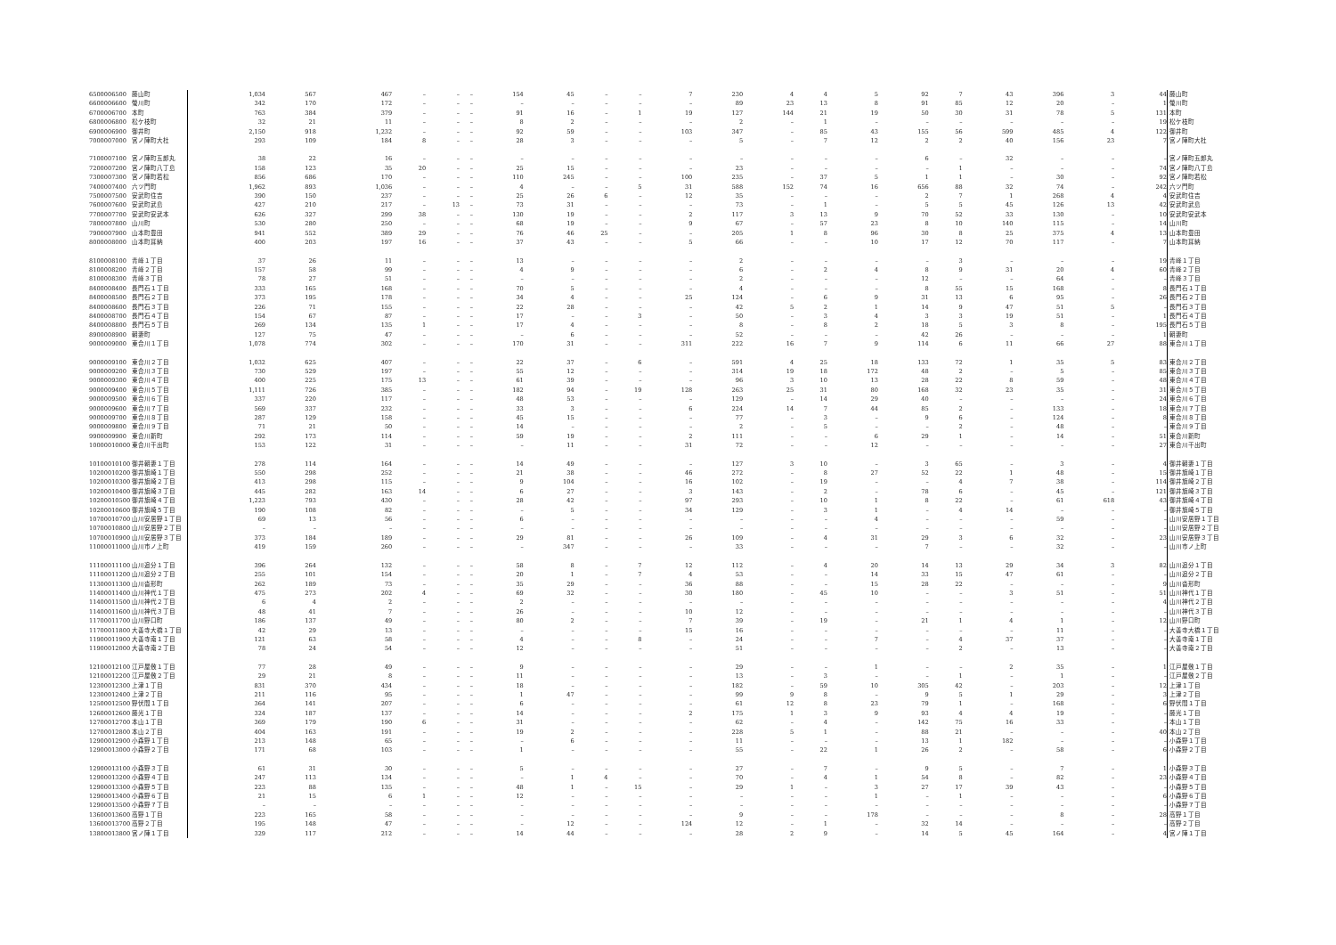| 6500006500 | 藤山町 | 1,034 | 567 | 467 | – | – | – | 154 | 45 | – | – | 7 | 230 | 4 | 4 | 5 | 92 | 7 | 43 | 396 | 3 | 44 | 藤山町 |
| 6600006600 | 螢川町 | 342 | 170 | 172 | – | – | – | – | – | – | – | – | 89 | 23 | 13 | 8 | 91 | 85 | 12 | 20 | – | 1 | 螢川町 |
| 6700006700 | 本町 | 763 | 384 | 379 | – | – | – | 91 | 16 | – | 1 | 19 | 127 | 144 | 21 | 19 | 50 | 30 | 31 | 78 | 5 | 131 | 本町 |
| 6800006800 | 松ケ枝町 | 32 | 21 | 11 | – | – | – | 8 | 2 | – | – | – | 2 | – | 1 | – | – | – | – | – | – | 19 | 松ケ枝町 |
| 6900006900 | 御井町 | 2,150 | 918 | 1,232 | – | – | – | 92 | 59 | – | – | 103 | 347 | – | 85 | 43 | 155 | 56 | 599 | 485 | 4 | 122 | 御井町 |
| 7000007000 | 宮ノ陣町大杜 | 293 | 109 | 184 | 8 | – | – | 28 | 3 | – | – | – | 5 | – | 7 | 12 | 2 | 2 | 40 | 156 | 23 | 7 | 宮ノ陣町大杜 |
| 7100007100 | 宮ノ陣町五郎丸 | 38 | 22 | 16 | – | – | – | – | – | – | – | – | – | – | – | – | 6 | – | 32 | – | – | – | 宮ノ陣町五郎丸 |
| 7200007200 | 宮ノ陣町八丁島 | 158 | 123 | 35 | 20 | – | – | 25 | 15 | – | – | – | 23 | – | – | – | – | 1 | – | – | – | 74 | 宮ノ陣町八丁島 |
| 7300007300 | 宮ノ陣町若松 | 856 | 686 | 170 | – | – | – | 110 | 245 | – | – | 100 | 235 | – | 37 | 5 | 1 | 1 | – | 30 | – | 92 | 宮ノ陣町若松 |
| 7400007400 | 六ツ門町 | 1,962 | 893 | 1,036 | – | – | – | 4 | – | – | 5 | 31 | 588 | 152 | 74 | 16 | 656 | 88 | 32 | 74 | – | 242 | 六ツ門町 |
| 7500007500 | 安武町住吉 | 390 | 150 | 237 | – | – | – | 25 | 26 | 6 | – | 12 | 35 | – | – | – | 2 | 7 | 1 | 268 | 4 | 4 | 安武町住吉 |
| 7600007600 | 安武町武島 | 427 | 210 | 217 | – | 13 | – | 73 | 31 | – | – | – | 73 | – | 1 | – | 5 | 5 | 45 | 126 | 13 | 42 | 安武町武島 |
| 7700007700 | 安武町安武本 | 626 | 327 | 299 | 38 | – | – | 130 | 19 | – | – | 2 | 117 | 3 | 13 | 9 | 70 | 52 | 33 | 130 | – | 10 | 安武町安武本 |
| 7800007800 | 山川町 | 530 | 280 | 250 | – | – | – | 68 | 19 | – | – | 9 | 67 | – | 57 | 23 | 8 | 10 | 140 | 115 | – | 14 | 山川町 |
| 7900007900 | 山本町豊田 | 941 | 552 | 389 | 29 | – | – | 76 | 46 | 25 | – | – | 205 | 1 | 8 | 96 | 30 | 8 | 25 | 375 | 4 | 13 | 山本町豊田 |
| 8000008000 | 山本町耳納 | 400 | 203 | 197 | 16 | – | – | 37 | 43 | – | – | 5 | 66 | – | – | 10 | 17 | 12 | 70 | 117 | – | 7 | 山本町耳納 |
| 8100008100 | 青峰１丁目 | 37 | 26 | 11 | – | – | – | 13 | – | – | – | – | 2 | – | – | – | – | 3 | – | – | – | 19 | 青峰１丁目 |
| 8100008200 | 青峰２丁目 | 157 | 58 | 99 | – | – | – | 4 | 9 | – | – | – | 6 | – | 2 | 4 | 8 | 9 | 31 | 20 | 4 | 60 | 青峰２丁目 |
| 8100008300 | 青峰３丁目 | 78 | 27 | 51 | – | – | – | – | – | – | – | – | 2 | – | – | – | 12 | – | – | 64 | – | – | 青峰３丁目 |
| 8400008400 | 長門石１丁目 | 333 | 165 | 168 | – | – | – | 70 | 5 | – | – | – | 4 | – | – | – | 8 | 55 | 15 | 168 | – | 8 | 長門石１丁目 |
| 8400008500 | 長門石２丁目 | 373 | 195 | 178 | – | – | – | 34 | 4 | – | – | 25 | 124 | – | 6 | 9 | 31 | 13 | 6 | 95 | – | 26 | 長門石２丁目 |
| 8400008600 | 長門石３丁目 | 226 | 71 | 155 | – | – | – | 22 | 28 | – | – | – | 42 | 5 | 2 | 1 | 14 | 9 | 47 | 51 | 5 | – | 長門石３丁目 |
| 8400008700 | 長門石４丁目 | 154 | 67 | 87 | – | – | – | 17 | – | – | 3 | – | 50 | – | 3 | 4 | 3 | 3 | 19 | 51 | – | 1 | 長門石４丁目 |
| 8400008800 | 長門石５丁目 | 269 | 134 | 135 | 1 | – | – | 17 | 4 | – | – | – | 8 | – | 8 | 2 | 18 | 5 | 3 | 8 | – | 195 | 長門石５丁目 |
| 8900008900 | 朝妻町 | 127 | 75 | 47 | – | – | – | – | 6 | – | – | – | 52 | – | – | – | 42 | 26 | – | – | – | 1 | 朝妻町 |
| 9000009000 | 東合川１丁目 | 1,078 | 774 | 302 | – | – | – | 170 | 31 | – | – | 311 | 222 | 16 | 7 | 9 | 114 | 6 | 11 | 66 | 27 | 88 | 東合川１丁目 |
| 9000009100 | 東合川２丁目 | 1,032 | 625 | 407 | – | – | – | 22 | 37 | – | 6 | – | 591 | 4 | 25 | 18 | 133 | 72 | 1 | 35 | 5 | 83 | 東合川２丁目 |
| 9000009200 | 東合川３丁目 | 730 | 529 | 197 | – | – | – | 55 | 12 | – | – | – | 314 | 19 | 18 | 172 | 48 | 2 | – | 5 | – | 85 | 東合川３丁目 |
| 9000009300 | 東合川４丁目 | 400 | 225 | 175 | 13 | – | – | 61 | 39 | – | – | – | 96 | 3 | 10 | 13 | 28 | 22 | 8 | 59 | – | 48 | 東合川４丁目 |
| 9000009400 | 東合川５丁目 | 1,111 | 726 | 385 | – | – | – | 182 | 94 | – | 19 | 128 | 263 | 25 | 31 | 80 | 168 | 32 | 23 | 35 | – | 31 | 東合川５丁目 |
| 9000009500 | 東合川６丁目 | 337 | 220 | 117 | – | – | – | 48 | 53 | – | – | – | 129 | – | 14 | 29 | 40 | – | – | – | – | 24 | 東合川６丁目 |
| 9000009600 | 東合川７丁目 | 569 | 337 | 232 | – | – | – | 33 | 3 | – | – | 6 | 224 | 14 | 7 | 44 | 85 | 2 | – | 133 | – | 18 | 東合川７丁目 |
| 9000009700 | 東合川８丁目 | 287 | 129 | 158 | – | – | – | 45 | 15 | – | – | – | 77 | – | 3 | – | 9 | 6 | – | 124 | – | 8 | 東合川８丁目 |
| 9000009800 | 東合川９丁目 | 71 | 21 | 50 | – | – | – | 14 | – | – | – | – | 2 | – | 5 | – | – | 2 | – | 48 | – | – | 東合川９丁目 |
| 9900009900 | 東合川新町 | 292 | 173 | 114 | – | – | – | 59 | 19 | – | – | 2 | 111 | – | – | 6 | 29 | 1 | – | 14 | – | 51 | 東合川新町 |
| 10000010000 | 東合川干出町 | 153 | 122 | 31 | – | – | – | – | 11 | – | – | 31 | 72 | – | – | 12 | – | – | – | – | – | 27 | 東合川干出町 |
| 10100010100 | 御井朝妻１丁目 | 278 | 114 | 164 | – | – | – | 14 | 49 | – | – | – | 127 | 3 | 10 | – | 3 | 65 | – | 3 | – | 4 | 御井朝妻１丁目 |
| 10200010200 | 御井旗崎１丁目 | 550 | 298 | 252 | – | – | – | 21 | 38 | – | – | 46 | 272 | – | 8 | 27 | 52 | 22 | 1 | 48 | – | 15 | 御井旗崎１丁目 |
| 10200010300 | 御井旗崎２丁目 | 413 | 298 | 115 | – | – | – | 9 | 104 | – | – | 16 | 102 | – | 19 | – | – | 4 | 7 | 38 | – | 114 | 御井旗崎２丁目 |
| 10200010400 | 御井旗崎３丁目 | 445 | 282 | 163 | 14 | – | – | 6 | 27 | – | – | 3 | 143 | – | 2 | – | 78 | 6 | – | 45 | – | 121 | 御井旗崎３丁目 |
| 10200010500 | 御井旗崎４丁目 | 1,223 | 793 | 430 | – | – | – | 28 | 42 | – | – | 97 | 293 | – | 10 | 1 | 8 | 22 | – | 61 | 618 | 43 | 御井旗崎４丁目 |
| 10200010600 | 御井旗崎５丁目 | 190 | 108 | 82 | – | – | – | – | 5 | – | – | 34 | 129 | – | 3 | 1 | – | 4 | 14 | – | – | – | 御井旗崎５丁目 |
| 10700010700 | 山川安居野１丁目 | 69 | 13 | 56 | – | – | – | 6 | – | – | – | – | – | – | – | 4 | – | – | – | 59 | – | – | 山川安居野１丁目 |
| 10700010800 | 山川安居野２丁目 | – | – | – | – | – | – | – | – | – | – | – | – | – | – | – | – | – | – | – | – | – | 山川安居野２丁目 |
| 10700010900 | 山川安居野３丁目 | 373 | 184 | 189 | – | – | – | 29 | 81 | – | – | 26 | 109 | – | 4 | 31 | 29 | 3 | 6 | 32 | – | 23 | 山川安居野３丁目 |
| 11000011000 | 山川市ノ上町 | 419 | 159 | 260 | – | – | – | – | 347 | – | – | – | 33 | – | – | – | 7 | – | – | 32 | – | – | 山川市ノ上町 |
| 11100011100 | 山川追分１丁目 | 396 | 264 | 132 | – | – | – | 58 | 8 | – | 7 | 12 | 112 | – | 4 | 20 | 14 | 13 | 29 | 34 | 3 | 82 | 山川追分１丁目 |
| 11100011200 | 山川追分２丁目 | 255 | 101 | 154 | – | – | – | 20 | 1 | – | 7 | 4 | 53 | – | – | 14 | 33 | 15 | 47 | 61 | – | – | 山川追分２丁目 |
| 11300011300 | 山川沓形町 | 262 | 189 | 73 | – | – | – | 35 | 29 | – | – | 36 | 88 | – | – | 15 | 28 | 22 | – | – | – | 9 | 山川沓形町 |
| 11400011400 | 山川神代１丁目 | 475 | 273 | 202 | 4 | – | – | 69 | 32 | – | – | 30 | 180 | – | 45 | 10 | – | – | 3 | 51 | – | 51 | 山川神代１丁目 |
| 11400011500 | 山川神代２丁目 | 6 | 4 | 2 | – | – | – | 2 | – | – | – | – | – | – | – | – | – | – | – | – | – | 4 | 山川神代２丁目 |
| 11400011600 | 山川神代３丁目 | 48 | 41 | 7 | – | – | – | 26 | – | – | – | 10 | 12 | – | – | – | – | – | – | – | – | – | 山川神代３丁目 |
| 11700011700 | 山川野口町 | 186 | 137 | 49 | – | – | – | 80 | 2 | – | – | 7 | 39 | – | 19 | – | 21 | 1 | 4 | 1 | – | 12 | 山川野口町 |
| 11700011800 | 大善寺大橋１丁目 | 42 | 29 | 13 | – | – | – | – | – | – | – | 15 | 16 | – | – | – | – | – | – | 11 | – | – | 大善寺大橋１丁目 |
| 11900011900 | 大善寺南１丁目 | 121 | 63 | 58 | – | – | – | 4 | – | – | 8 | – | 24 | – | – | 7 | – | 4 | 37 | 37 | – | – | 大善寺南１丁目 |
| 11900012000 | 大善寺南２丁目 | 78 | 24 | 54 | – | – | – | 12 | – | – | – | – | 51 | – | – | – | – | 2 | – | 13 | – | – | 大善寺南２丁目 |
| 12100012100 | 江戸屋敷１丁目 | 77 | 28 | 49 | – | – | – | 9 | – | – | – | – | 29 | – | – | 1 | – | – | 2 | 35 | – | 1 | 江戸屋敷１丁目 |
| 12100012200 | 江戸屋敷２丁目 | 29 | 21 | 8 | – | – | – | 11 | – | – | – | – | 13 | – | 3 | – | – | 1 | – | 1 | – | – | 江戸屋敷２丁目 |
| 12300012300 | 上津１丁目 | 831 | 370 | 434 | – | – | – | 18 | – | – | – | – | 182 | – | 59 | 10 | 305 | 42 | – | 203 | – | 12 | 上津１丁目 |
| 12300012400 | 上津２丁目 | 211 | 116 | 95 | – | – | – | 1 | 47 | – | – | – | 99 | 9 | 8 | – | 9 | 5 | 1 | 29 | – | 3 | 上津２丁目 |
| 12500012500 | 野伏間１丁目 | 364 | 141 | 207 | – | – | – | 6 | – | – | – | – | 61 | 12 | 8 | 23 | 79 | 1 | – | 168 | – | 6 | 野伏間１丁目 |
| 12600012600 | 藤光１丁目 | 324 | 187 | 137 | – | – | – | 14 | – | – | – | 2 | 175 | 1 | 3 | 9 | 93 | 4 | 4 | 19 | – | – | 藤光１丁目 |
| 12700012700 | 本山１丁目 | 369 | 179 | 190 | 6 | – | – | 31 | – | – | – | – | 62 | – | 4 | – | 142 | 75 | 16 | 33 | – | – | 本山１丁目 |
| 12700012800 | 本山２丁目 | 404 | 163 | 191 | – | – | – | 19 | 2 | – | – | – | 228 | 5 | 1 | – | 88 | 21 | – | – | – | 40 | 本山２丁目 |
| 12900012900 | 小森野１丁目 | 213 | 148 | 65 | – | – | – | – | 6 | – | – | – | 11 | – | – | – | 13 | 1 | 182 | – | – | – | 小森野１丁目 |
| 12900013000 | 小森野２丁目 | 171 | 68 | 103 | – | – | – | 1 | – | – | – | – | 55 | – | 22 | 1 | 26 | 2 | – | 58 | – | 6 | 小森野２丁目 |
| 12900013100 | 小森野３丁目 | 61 | 31 | 30 | – | – | – | 5 | – | – | – | – | 27 | – | 7 | – | 9 | 5 | – | 7 | – | 1 | 小森野３丁目 |
| 12900013200 | 小森野４丁目 | 247 | 113 | 134 | – | – | – | – | 1 | 4 | – | – | 70 | – | 4 | 1 | 54 | 8 | – | 82 | – | 23 | 小森野４丁目 |
| 12900013300 | 小森野５丁目 | 223 | 88 | 135 | – | – | – | 48 | 1 | – | 15 | – | 29 | 1 | – | 3 | 27 | 17 | 39 | 43 | – | – | 小森野５丁目 |
| 12900013400 | 小森野６丁目 | 21 | 15 | 6 | 1 | – | – | 12 | – | – | – | – | – | – | – | 1 | – | 1 | – | – | – | 6 | 小森野６丁目 |
| 12900013500 | 小森野７丁目 | – | – | – | – | – | – | – | – | – | – | – | – | – | – | – | – | – | – | – | – | – | 小森野７丁目 |
| 13600013600 | 高野１丁目 | 223 | 165 | 58 | – | – | – | – | – | – | – | – | 9 | – | – | 178 | – | – | – | 8 | – | 28 | 高野１丁目 |
| 13600013700 | 高野２丁目 | 195 | 148 | 47 | – | – | – | – | 12 | – | – | 124 | 12 | – | 1 | – | 32 | 14 | – | – | – | – | 高野２丁目 |
| 13800013800 | 宮ノ陣１丁目 | 329 | 117 | 212 | – | – | – | 14 | 44 | – | – | – | 28 | 2 | 9 | – | 14 | 5 | 45 | 164 | – | 4 | 宮ノ陣１丁目 |